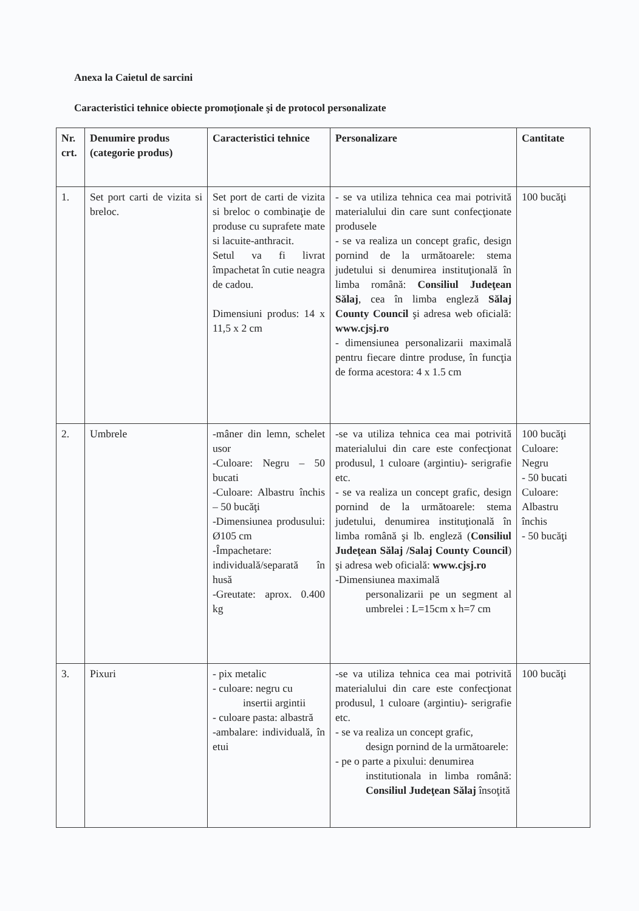Anexa la Caietul de sarcini
Caracteristici tehnice obiecte promoţionale şi de protocol personalizate
| Nr. crt. | Denumire produs (categorie produs) | Caracteristici tehnice | Personalizare | Cantitate |
| --- | --- | --- | --- | --- |
| 1. | Set port carti de vizita si breloc. | Set port de carti de vizita si breloc o combinaţie de produse cu suprafete mate si lacuite-anthracit. Setul va fi livrat împachetat în cutie neagra de cadou. Dimensiuni produs: 14 x 11,5 x 2 cm | - se va utiliza tehnica cea mai potrivită materialului din care sunt confecţionate produsele - se va realiza un concept grafic, design pornind de la următoarele: stema judetului si denumirea instituţională în limba română: Consiliul Judeţean Sălaj , cea în limba engleză Sălaj County Council şi adresa web oficială: www.cjsj.ro - dimensiunea personalizarii maximală pentru fiecare dintre produse, în funcţia de forma acestora: 4 x 1.5 cm | 100 bucăţi |
| 2. | Umbrele | -mâner din lemn, schelet usor -Culoare: Negru – 50 bucati -Culoare: Albastru închis – 50 bucăţi -Dimensiunea produsului: Ø105 cm -Împachetare: individuală/separată în husă -Greutate: aprox. 0.400 kg | -se va utiliza tehnica cea mai potrivită materialului din care este confecţionat produsul, 1 culoare (argintiu)- serigrafie etc. - se va realiza un concept grafic, design pornind de la următoarele: stema judetului, denumirea instituţională în limba română şi lb. engleză ( Consiliul Judeţean Sălaj /Salaj County Council ) şi adresa web oficială: www.cjsj.ro -Dimensiunea maximală personalizarii pe un segment al umbrelei : L=15cm x h=7 cm | 100 bucăţi Culoare: Negru - 50 bucati Culoare: Albastru închis - 50 bucăţi |
| 3. | Pixuri | - pix metalic - culoare: negru cu insertii argintii - culoare pasta: albastră -ambalare: individuală, în etui | -se va utiliza tehnica cea mai potrivită materialului din care este confecţionat produsul, 1 culoare (argintiu)- serigrafie etc. - se va realiza un concept grafic, design pornind de la următoarele: - pe o parte a pixului: denumirea institutionala in limba română: Consiliul Judeţean Sălaj însoţită | 100 bucăţi |